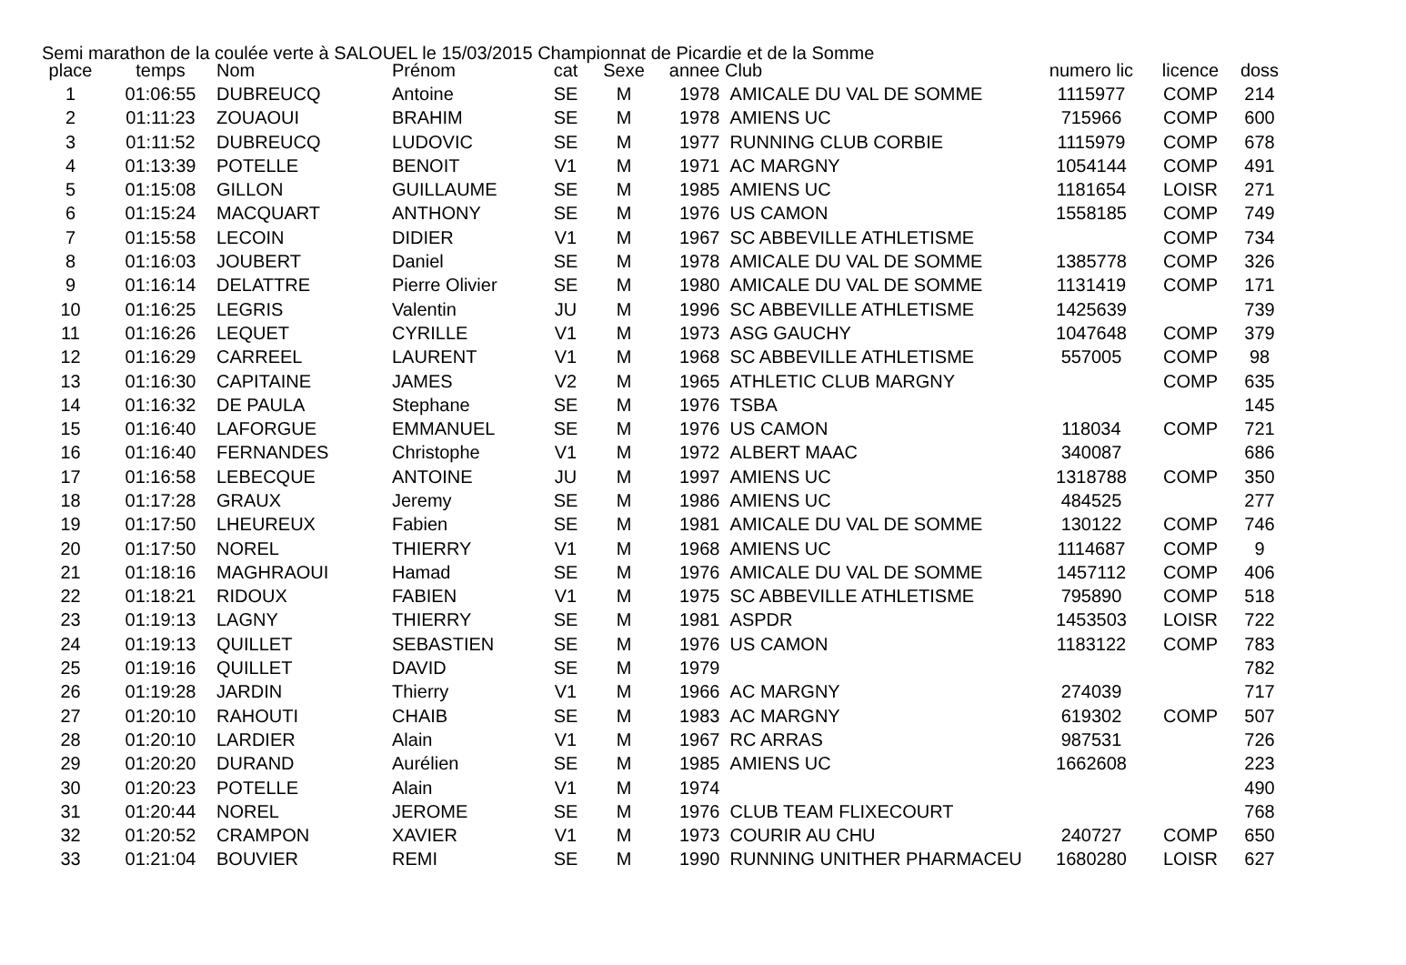Semi marathon de la coulée verte à SALOUEL le 15/03/2015 Championnat de Picardie et de la Somme
| place | temps | Nom | Prénom | cat | Sexe | annee | Club | numero lic | licence | doss |
| --- | --- | --- | --- | --- | --- | --- | --- | --- | --- | --- |
| 1 | 01:06:55 | DUBREUCQ | Antoine | SE | M | 1978 | AMICALE DU VAL DE SOMME | 1115977 | COMP | 214 |
| 2 | 01:11:23 | ZOUAOUI | BRAHIM | SE | M | 1978 | AMIENS UC | 715966 | COMP | 600 |
| 3 | 01:11:52 | DUBREUCQ | LUDOVIC | SE | M | 1977 | RUNNING CLUB CORBIE | 1115979 | COMP | 678 |
| 4 | 01:13:39 | POTELLE | BENOIT | V1 | M | 1971 | AC MARGNY | 1054144 | COMP | 491 |
| 5 | 01:15:08 | GILLON | GUILLAUME | SE | M | 1985 | AMIENS UC | 1181654 | LOISR | 271 |
| 6 | 01:15:24 | MACQUART | ANTHONY | SE | M | 1976 | US CAMON | 1558185 | COMP | 749 |
| 7 | 01:15:58 | LECOIN | DIDIER | V1 | M | 1967 | SC ABBEVILLE ATHLETISME | | COMP | 734 |
| 8 | 01:16:03 | JOUBERT | Daniel | SE | M | 1978 | AMICALE DU VAL DE SOMME | 1385778 | COMP | 326 |
| 9 | 01:16:14 | DELATTRE | Pierre Olivier | SE | M | 1980 | AMICALE DU VAL DE SOMME | 1131419 | COMP | 171 |
| 10 | 01:16:25 | LEGRIS | Valentin | JU | M | 1996 | SC ABBEVILLE ATHLETISME | 1425639 | | 739 |
| 11 | 01:16:26 | LEQUET | CYRILLE | V1 | M | 1973 | ASG GAUCHY | 1047648 | COMP | 379 |
| 12 | 01:16:29 | CARREEL | LAURENT | V1 | M | 1968 | SC ABBEVILLE ATHLETISME | 557005 | COMP | 98 |
| 13 | 01:16:30 | CAPITAINE | JAMES | V2 | M | 1965 | ATHLETIC CLUB MARGNY | | COMP | 635 |
| 14 | 01:16:32 | DE PAULA | Stephane | SE | M | 1976 | TSBA | | | 145 |
| 15 | 01:16:40 | LAFORGUE | EMMANUEL | SE | M | 1976 | US CAMON | 118034 | COMP | 721 |
| 16 | 01:16:40 | FERNANDES | Christophe | V1 | M | 1972 | ALBERT MAAC | 340087 | | 686 |
| 17 | 01:16:58 | LEBECQUE | ANTOINE | JU | M | 1997 | AMIENS UC | 1318788 | COMP | 350 |
| 18 | 01:17:28 | GRAUX | Jeremy | SE | M | 1986 | AMIENS UC | 484525 | | 277 |
| 19 | 01:17:50 | LHEUREUX | Fabien | SE | M | 1981 | AMICALE DU VAL DE SOMME | 130122 | COMP | 746 |
| 20 | 01:17:50 | NOREL | THIERRY | V1 | M | 1968 | AMIENS UC | 1114687 | COMP | 9 |
| 21 | 01:18:16 | MAGHRAOUI | Hamad | SE | M | 1976 | AMICALE DU VAL DE SOMME | 1457112 | COMP | 406 |
| 22 | 01:18:21 | RIDOUX | FABIEN | V1 | M | 1975 | SC ABBEVILLE ATHLETISME | 795890 | COMP | 518 |
| 23 | 01:19:13 | LAGNY | THIERRY | SE | M | 1981 | ASPDR | 1453503 | LOISR | 722 |
| 24 | 01:19:13 | QUILLET | SEBASTIEN | SE | M | 1976 | US CAMON | 1183122 | COMP | 783 |
| 25 | 01:19:16 | QUILLET | DAVID | SE | M | 1979 | | | | 782 |
| 26 | 01:19:28 | JARDIN | Thierry | V1 | M | 1966 | AC MARGNY | 274039 | | 717 |
| 27 | 01:20:10 | RAHOUTI | CHAIB | SE | M | 1983 | AC MARGNY | 619302 | COMP | 507 |
| 28 | 01:20:10 | LARDIER | Alain | V1 | M | 1967 | RC ARRAS | 987531 | | 726 |
| 29 | 01:20:20 | DURAND | Aurélien | SE | M | 1985 | AMIENS UC | 1662608 | | 223 |
| 30 | 01:20:23 | POTELLE | Alain | V1 | M | 1974 | | | | 490 |
| 31 | 01:20:44 | NOREL | JEROME | SE | M | 1976 | CLUB TEAM FLIXECOURT | | | 768 |
| 32 | 01:20:52 | CRAMPON | XAVIER | V1 | M | 1973 | COURIR AU CHU | 240727 | COMP | 650 |
| 33 | 01:21:04 | BOUVIER | REMI | SE | M | 1990 | RUNNING UNITHER PHARMACEU | 1680280 | LOISR | 627 |